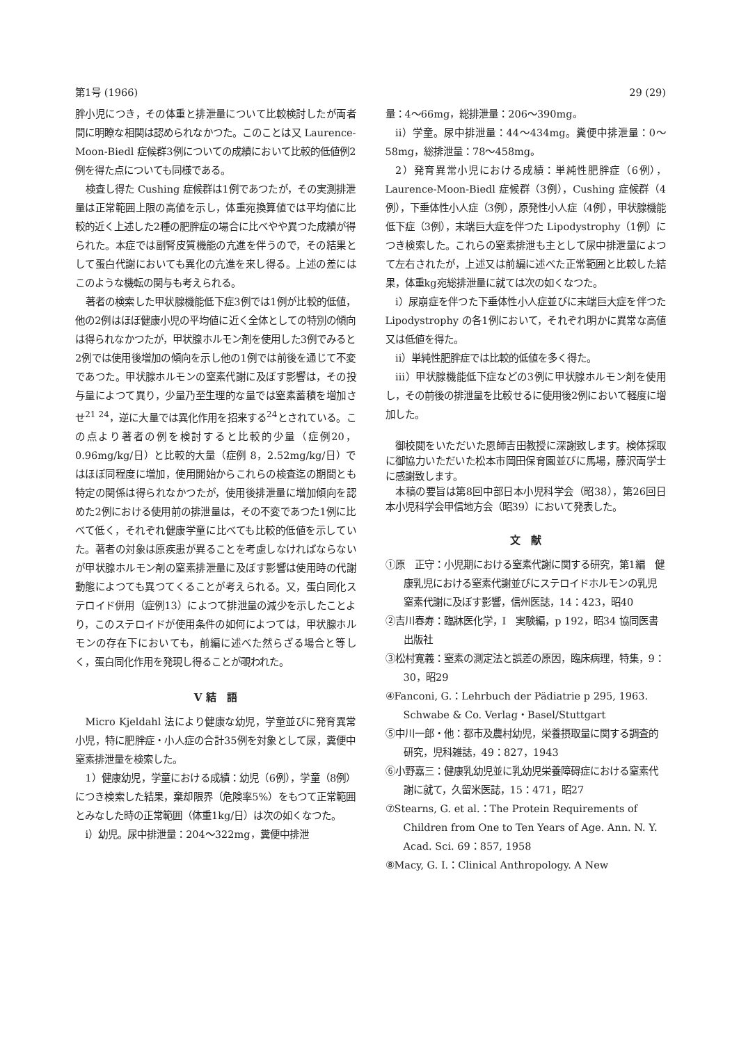第1号 (1966) 29 (29)
胖小児につき，その体重と排泄量について比較検討したが両者間に明瞭な相関は認められなかつた。このことは又 Laurence-Moon-Biedl 症候群3例についての成績において比較的低値例2例を得た点についても同様である。
検査し得た Cushing 症候群は1例であつたが，その実測排泄量は正常範囲上限の高値を示し，体重宛換算値では平均値に比較的近く上述した2種の肥胖症の場合に比べやや異つた成績が得られた。本症では副腎皮質機能の亢進を伴うので，その結果として蛋白代謝においても異化の亢進を来し得る。上述の差にはこのような機転の関与も考えられる。
著者の検索した甲状腺機能低下症3例では1例が比較的低値，他の2例はほぼ健康小児の平均値に近く全体としての特別の傾向は得られなかつたが，甲状腺ホルモン剤を使用した3例でみると2例では使用後増加の傾向を示し他の1例では前後を通じて不変であつた。甲状腺ホルモンの窒素代謝に及ぼす影響は，その投与量によつて異り，少量乃至生理的な量では窒素蓄積を増加させ<sup>21 24</sup>，逆に大量では異化作用を招来する<sup>24</sup>とされている。この点より著者の例を検討すると比較的少量（症例20，0.96mg/kg/日）と比較的大量（症例 8，2.52mg/kg/日）ではほぼ同程度に増加，使用開始からこれらの検査迄の期間とも特定の関係は得られなかつたが，使用後排泄量に増加傾向を認めた2例における使用前の排泄量は，その不変であつた1例に比べて低く，それぞれ健康学童に比べても比較的低値を示していた。著者の対象は原疾患が異ることを考慮しなければならないが甲状腺ホルモン剤の窒素排泄量に及ぼす影響は使用時の代謝動態によつても異つてくることが考えられる。又，蛋白同化ステロイド併用（症例13）によつて排泄量の減少を示したことより，このステロイドが使用条件の如何によつては，甲状腺ホルモンの存在下においても，前編に述べた然らざる場合と等しく，蛋白同化作用を発現し得ることが覗われた。
V 結　語
Micro Kjeldahl 法により健康な幼児，学童並びに発育異常小児，特に肥胖症・小人症の合計35例を対象として尿，糞便中窒素排泄量を検索した。
1）健康幼児，学童における成績：幼児（6例），学童（8例）につき検索した結果，棄却限界（危険率5%）をもつて正常範囲とみなした時の正常範囲（体重1kg/日）は次の如くなつた。
i）幼児。尿中排泄量：204～322mg，糞便中排泄
量：4～66mg，総排泄量：206～390mg。
ii）学童。尿中排泄量：44～434mg。糞便中排泄量：0～58mg，総排泄量：78～458mg。
2）発育異常小児における成績：単純性肥胖症（6例），Laurence-Moon-Biedl 症候群（3例），Cushing 症候群（4例），下垂体性小人症（3例），原発性小人症（4例），甲状腺機能低下症（3例），末端巨大症を伴つた Lipodystrophy（1例）につき検索した。これらの窒素排泄も主として尿中排泄量によつて左右されたが，上述又は前編に述べた正常範囲と比較した結果，体重kg宛総排泄量に就ては次の如くなつた。
i）尿崩症を伴つた下垂体性小人症並びに末端巨大症を伴つた Lipodystrophy の各1例において，それぞれ明かに異常な高値又は低値を得た。
ii）単純性肥胖症では比較的低値を多く得た。
iii）甲状腺機能低下症などの3例に甲状腺ホルモン剤を使用し，その前後の排泄量を比較せるに使用後2例において軽度に増加した。
御校閲をいただいた恩師吉田教授に深謝致します。検体採取に御協力いただいた松本市岡田保育園並びに馬場，藤沢両学士に感謝致します。
本稿の要旨は第8回中部日本小児科学会（昭38），第26回日本小児科学会甲信地方会（昭39）において発表した。
文　献
①原　正守：小児期における窒素代謝に関する研究，第1編　健康乳児における窒素代謝並びにステロイドホルモンの乳児窒素代謝に及ぼす影響，信州医誌，14：423，昭40
②吉川春寿：臨牀医化学，I　実験編，p 192，昭34 協同医書出版社
③松村寛義：窒素の測定法と誤差の原因，臨床病理，特集，9：30，昭29
④Fanconi, G.：Lehrbuch der Pädiatrie p 295, 1963. Schwabe & Co. Verlag・Basel/Stuttgart
⑤中川一郎・他：都市及農村幼児，栄養摂取量に関する調査的研究，児科雑誌，49：827，1943
⑥小野嘉三：健康乳幼児並に乳幼児栄養障碍症における窒素代謝に就て，久留米医誌，15：471，昭27
⑦Stearns, G. et al.：The Protein Requirements of Children from One to Ten Years of Age. Ann. N. Y. Acad. Sci. 69：857, 1958
⑧Macy, G. I.：Clinical Anthropology. A New